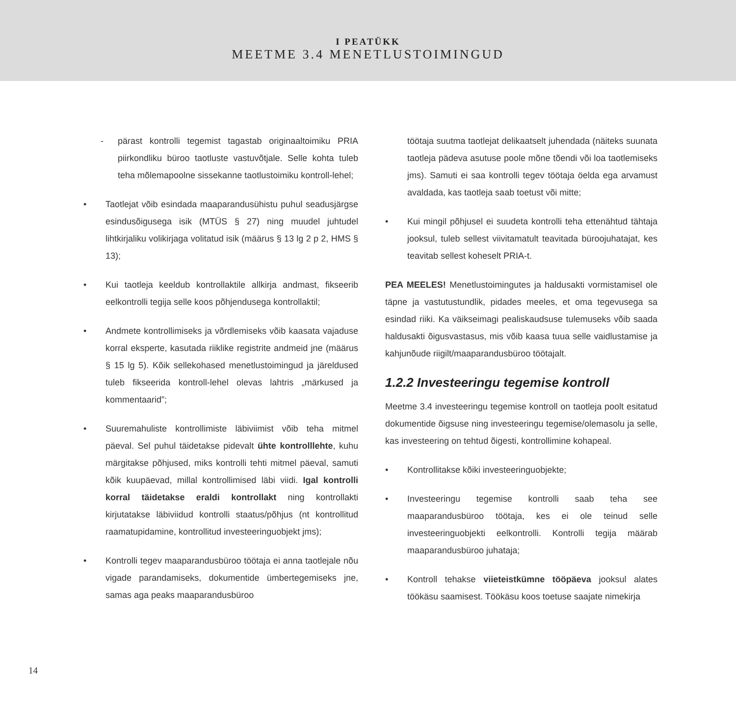I PEATÜKK
MEETME 3.4 MENETLUSTOIMINGUD
- pärast kontrolli tegemist tagastab originaaltoimiku PRIA piirkondliku büroo taotluste vastuvõtjale. Selle kohta tuleb teha mõlemapoolne sissekanne taotlustoimiku kontroll-lehel;
• Taotlejat võib esindada maaparandusühistu puhul seadusjärgse esindusõigusega isik (MTÜS § 27) ning muudel juhtudel lihtkirjaliku volikirjaga volitatud isik (määrus § 13 lg 2 p 2, HMS § 13);
• Kui taotleja keeldub kontrollaktile allkirja andmast, fikseerib eelkontrolli tegija selle koos põhjendusega kontrollaktil;
• Andmete kontrollimiseks ja võrdlemiseks võib kaasata vajaduse korral eksperte, kasutada riiklike registrite andmeid jne (määrus § 15 lg 5). Kõik sellekohased menetlustoimingud ja järeldused tuleb fikseerida kontroll-lehel olevas lahtris „märkused ja kommentaarid”;
• Suuremahuliste kontrollimiste läbiviimist võib teha mitmel päeval. Sel puhul täidetakse pidevalt ühte kontroll­lehte, kuhu märgitakse põhjused, miks kontrolli tehti mitmel päeval, samuti kõik kuupäevad, millal kontrollimised läbi viidi. Igal kontrolli korral täidetakse eraldi kontrollakt ning kontrollakti kirjutatakse läbiviidud kontrolli staatus/põhjus (nt kontrollitud raamatupidamine, kontrollitud investeeringuobjekt jms);
• Kontrolli tegev maaparandusbüroo töötaja ei anna taotlejale nõu vigade parandamiseks, dokumentide ümbertegemiseks jne, samas aga peaks maaparandusbüroo
töötaja suutma taotlejat delikaatselt juhendada (näiteks suunata taotleja pädeva asutuse poole mõne tõendi või loa taotlemiseks jms). Samuti ei saa kontrolli tegev töötaja öelda ega arvamust avaldada, kas taotleja saab toetust või mitte;
• Kui mingil põhjusel ei suudeta kontrolli teha ettenähtud tähtaja jooksul, tuleb sellest viivitamatult teavitada büroojuhatajat, kes teavitab sellest koheselt PRIA-t.
PEA MEELES! Menetlustoimingutes ja haldusakti vormistamisel ole täpne ja vastutustundlik, pidades meeles, et oma tegevusega sa esindad riiki. Ka väikseimagi pealiskaudsuse tulemuseks võib saada haldusakti õigusvastasus, mis võib kaasa tuua selle vaidlustamise ja kahjunõude riigilt/maaparandusbüroo töötajalt.
1.2.2 Investeeringu tegemise kontroll
Meetme 3.4 investeeringu tegemise kontroll on taotleja poolt esitatud dokumentide õigsuse ning investeeringu tegemise/olemasolu ja selle, kas investeering on tehtud õigesti, kontrollimine kohapeal.
• Kontrollitakse kõiki investeeringuobjekte;
• Investeeringu tegemise kontrolli saab teha see maaparandusbüroo töötaja, kes ei ole teinud selle investeeringuobjekti eelkontrolli. Kontrolli tegija määrab maaparandusbüroo juhataja;
• Kontroll tehakse viieteistkümne tööpäeva jooksul alates töökäsu saamisest. Töökäsu koos toetuse saajate nimekirja
14